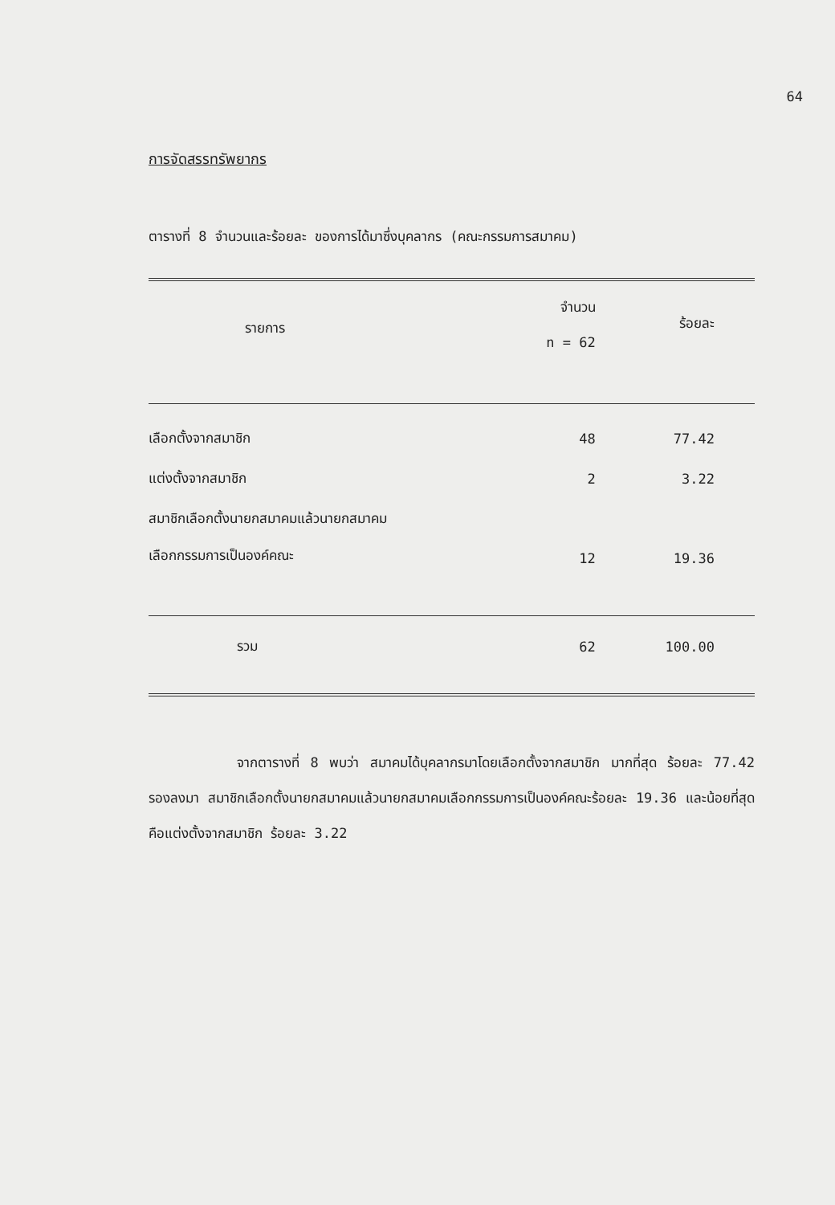64
การจัดสรรทรัพยากร
ตารางที่ 8 จำนวนและร้อยละ ของการได้มาซึ่งบุคลากร (คณะกรรมการสมาคม)
| รายการ | จำนวน n = 62 | ร้อยละ |
| --- | --- | --- |
| เลือกตั้งจากสมาชิก | 48 | 77.42 |
| แต่งตั้งจากสมาชิก | 2 | 3.22 |
| สมาชิกเลือกตั้งนายกสมาคมแล้วนายกสมาคม เลือกกรรมการเป็นองค์คณะ | 12 | 19.36 |
| รวม | 62 | 100.00 |
จากตารางที่ 8 พบว่า สมาคมได้บุคลากรมาโดยเลือกตั้งจากสมาชิก มากที่สุด ร้อยละ 77.42 รองลงมา สมาชิกเลือกตั้งนายกสมาคมแล้วนายกสมาคมเลือกกรรมการเป็นองค์คณะร้อยละ 19.36 และน้อยที่สุด คือแต่งตั้งจากสมาชิก ร้อยละ 3.22